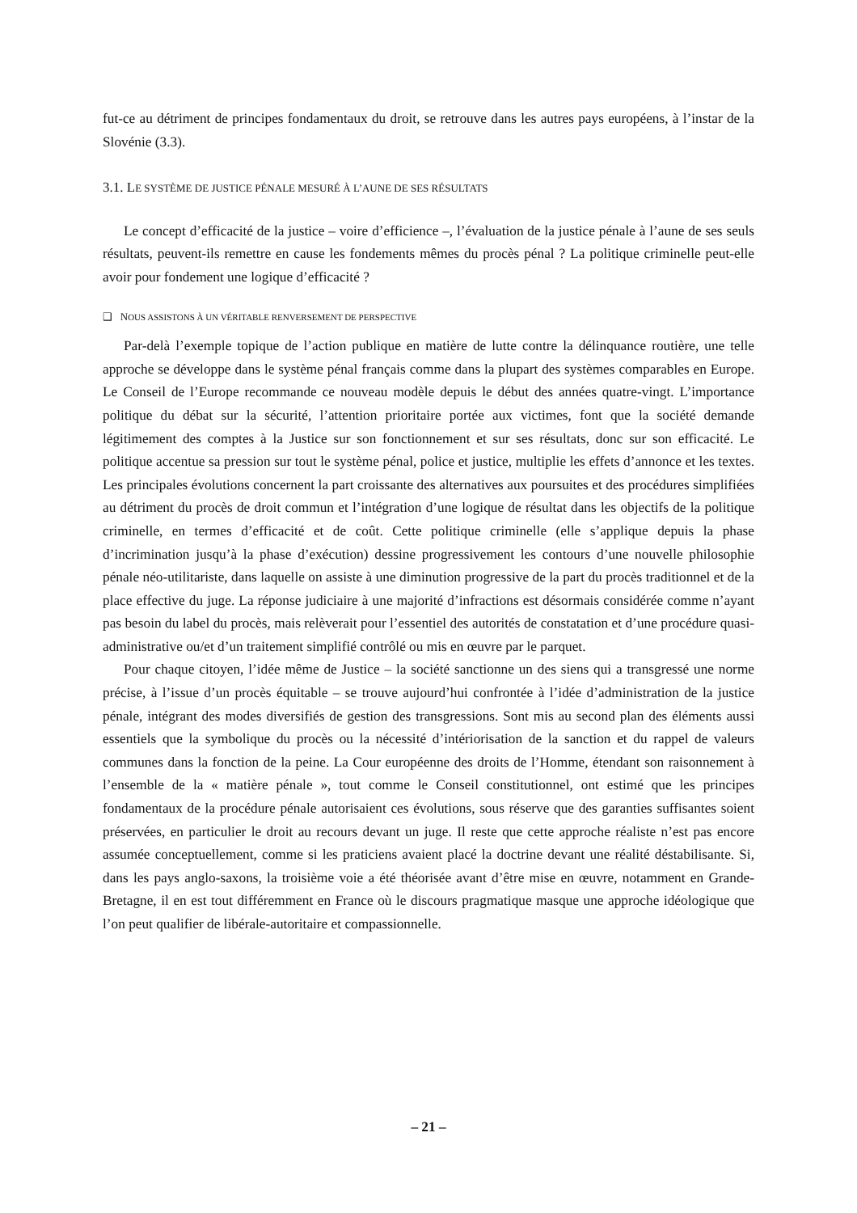fut-ce au détriment de principes fondamentaux du droit, se retrouve dans les autres pays européens, à l’instar de la Slovénie (3.3).
3.1. LE SYSTÈME DE JUSTICE PÉNALE MESURÉ À L’AUNE DE SES RÉSULTATS
Le concept d’efficacité de la justice – voire d’efficience –, l’évaluation de la justice pénale à l’aune de ses seuls résultats, peuvent-ils remettre en cause les fondements mêmes du procès pénal ? La politique criminelle peut-elle avoir pour fondement une logique d’efficacité ?
❑ NOUS ASSISTONS À UN VÉRITABLE RENVERSEMENT DE PERSPECTIVE
Par-delà l’exemple topique de l’action publique en matière de lutte contre la délinquance routière, une telle approche se développe dans le système pénal français comme dans la plupart des systèmes comparables en Europe. Le Conseil de l’Europe recommande ce nouveau modèle depuis le début des années quatre-vingt. L’importance politique du débat sur la sécurité, l’attention prioritaire portée aux victimes, font que la société demande légitimement des comptes à la Justice sur son fonctionnement et sur ses résultats, donc sur son efficacité. Le politique accentue sa pression sur tout le système pénal, police et justice, multiplie les effets d’annonce et les textes. Les principales évolutions concernent la part croissante des alternatives aux poursuites et des procédures simplifiées au détriment du procès de droit commun et l’intégration d’une logique de résultat dans les objectifs de la politique criminelle, en termes d’efficacité et de coût. Cette politique criminelle (elle s’applique depuis la phase d’incrimination jusqu’à la phase d’exécution) dessine progressivement les contours d’une nouvelle philosophie pénale néo-utilitariste, dans laquelle on assiste à une diminution progressive de la part du procès traditionnel et de la place effective du juge. La réponse judiciaire à une majorité d’infractions est désormais considérée comme n’ayant pas besoin du label du procès, mais relèverait pour l’essentiel des autorités de constatation et d’une procédure quasi-administrative ou/et d’un traitement simplifié contrôlé ou mis en œuvre par le parquet.
Pour chaque citoyen, l’idée même de Justice – la société sanctionne un des siens qui a transgressé une norme précise, à l’issue d’un procès équitable – se trouve aujourd’hui confrontée à l’idée d’administration de la justice pénale, intégrant des modes diversifiés de gestion des transgressions. Sont mis au second plan des éléments aussi essentiels que la symbolique du procès ou la nécessité d’intériorisation de la sanction et du rappel de valeurs communes dans la fonction de la peine. La Cour européenne des droits de l’Homme, étendant son raisonnement à l’ensemble de la « matière pénale », tout comme le Conseil constitutionnel, ont estimé que les principes fondamentaux de la procédure pénale autorisaient ces évolutions, sous réserve que des garanties suffisantes soient préservées, en particulier le droit au recours devant un juge. Il reste que cette approche réaliste n’est pas encore assumée conceptuellement, comme si les praticiens avaient placé la doctrine devant une réalité déstabilisante. Si, dans les pays anglo-saxons, la troisième voie a été théorisée avant d’être mise en œuvre, notamment en Grande-Bretagne, il en est tout différemment en France où le discours pragmatique masque une approche idéologique que l’on peut qualifier de libérale-autoritaire et compassionnelle.
– 21 –